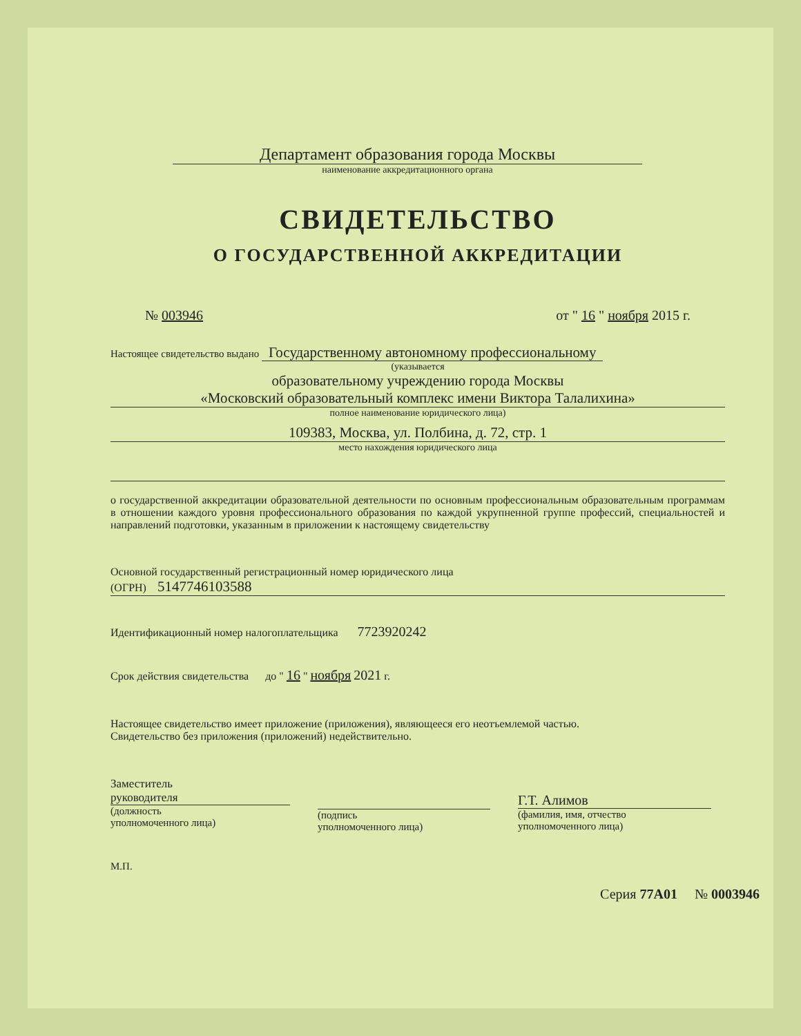Департамент образования города Москвы
наименование аккредитационного органа
СВИДЕТЕЛЬСТВО
О ГОСУДАРСТВЕННОЙ АККРЕДИТАЦИИ
№ 003946 от " 16 " ноября 2015 г.
Настоящее свидетельство выдано Государственному автономному профессиональному
(указывается
образовательному учреждению города Москвы
«Московский образовательный комплекс имени Виктора Талалихина»
полное наименование юридического лица)
109383, Москва, ул. Полбина, д. 72, стр. 1
место нахождения юридического лица
о государственной аккредитации образовательной деятельности по основным профессиональным образовательным программам в отношении каждого уровня профессионального образования по каждой укрупненной группе профессий, специальностей и направлений подготовки, указанным в приложении к настоящему свидетельству
Основной государственный регистрационный номер юридического лица
(ОГРН) 5147746103588
Идентификационный номер налогоплательщика 7723920242
Срок действия свидетельства до " 16 " ноября 2021 г.
Настоящее свидетельство имеет приложение (приложения), являющееся его неотъемлемой частью.
Свидетельство без приложения (приложений) недействительно.
Заместитель
руководителя
(должность
уполномоченного лица)
(подпись
уполномоченного лица)
Г.Т. Алимов
(фамилия, имя, отчество
уполномоченного лица)
М.П.
Серия 77А01 № 0003946